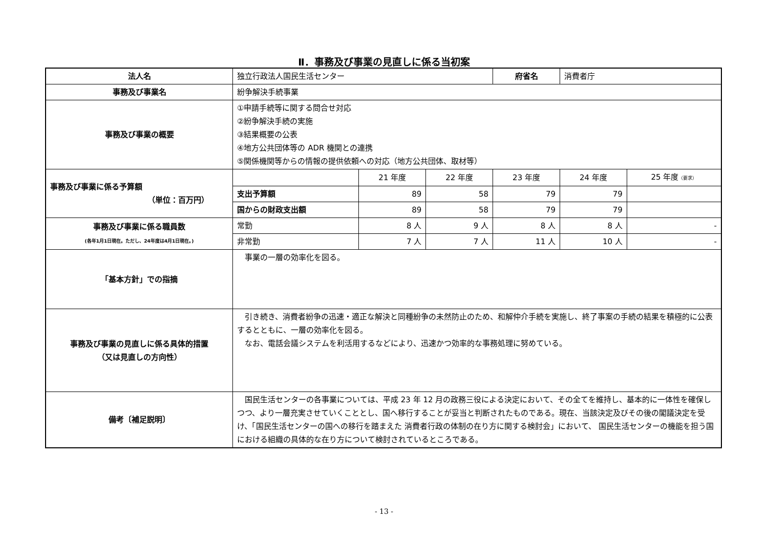Ⅱ．事務及び事業の見直しに係る当初案
| 法人名 | 独立行政法人国民生活センター | | | 府省名 | 消費者庁 | |
| 事務及び事業名 | 紛争解決手続事業 | | | | | |
| 事務及び事業の概要 | ①申請手続等に関する問合せ対応 ②紛争解決手続の実施 ③結果概要の公表 ④地方公共団体等の ADR 機関との連携 ⑤関係機関等からの情報の提供依頼への対応（地方公共団体、取材等） | | | | | |
| 事務及び事業に係る予算額 （単位：百万円） | | 21 年度 | 22 年度 | 23 年度 | 24 年度 | 25 年度 （要求） |
| | 支出予算額 | 89 | 58 | 79 | 79 | |
| | 国からの財政支出額 | 89 | 58 | 79 | 79 | |
| 事務及び事業に係る職員数 (各年1月1日現在。ただし、24年度は4月1日現在。) | 常勤 | 8 人 | 9 人 | 8 人 | 8 人 | - |
| | 非常勤 | 7 人 | 7 人 | 11 人 | 10 人 | - |
| 「基本方針」での指摘 | 事業の一層の効率化を図る。 | | | | | |
| 事務及び事業の見直しに係る具体的措置 （又は見直しの方向性） | 引き続き、消費者紛争の迅速・適正な解決と同種紛争の未然防止のため、和解仲介手続を実施し、終了事案の手続の結果を積極的に公表するとともに、一層の効率化を図る。 なお、電話会議システムを利活用するなどにより、迅速かつ効率的な事務処理に努めている。 | | | | | |
| 備考〔補足説明〕 | 国民生活センターの各事業については、平成 23 年 12 月の政務三役による決定において、その全てを維持し、基本的に一体性を確保しつつ、より一層充実させていくこととし、国へ移行することが妥当と判断されたものである。現在、当該決定及びその後の閣議決定を受け、「国民生活センターの国への移行を踏まえた 消費者行政の体制の在り方に関する検討会」において、 国民生活センターの機能を担う国における組織の具体的な在り方について検討されているところである。 | | | | | |
- 13 -